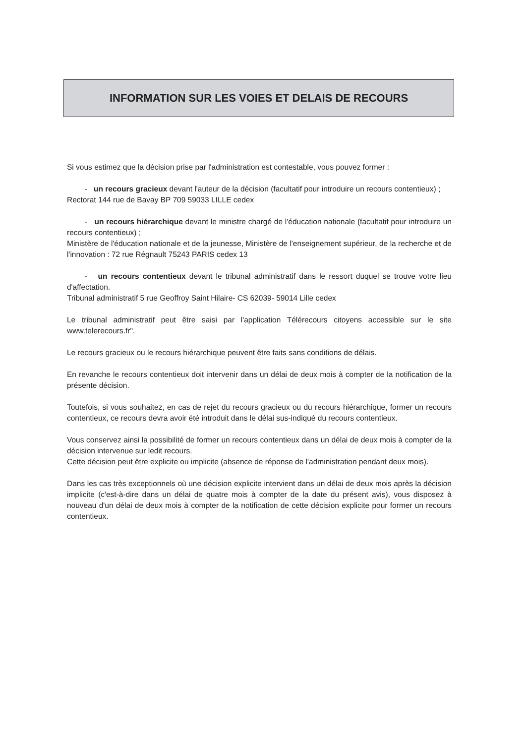INFORMATION SUR LES VOIES ET DELAIS DE RECOURS
Si vous estimez que la décision prise par l'administration est contestable, vous pouvez former :
- un recours gracieux devant l'auteur de la décision (facultatif pour introduire un recours contentieux) ;
Rectorat 144 rue de Bavay BP 709 59033 LILLE cedex
- un recours hiérarchique devant le ministre chargé de l'éducation nationale (facultatif pour introduire un recours contentieux) ;
Ministère de l'éducation nationale et de la jeunesse, Ministère de l'enseignement supérieur, de la recherche et de l'innovation : 72 rue Régnault 75243 PARIS cedex 13
- un recours contentieux devant le tribunal administratif dans le ressort duquel se trouve votre lieu d'affectation.
Tribunal administratif 5 rue Geoffroy Saint Hilaire- CS 62039- 59014 Lille cedex
Le tribunal administratif peut être saisi par l'application Télérecours citoyens accessible sur le site www.telerecours.fr".
Le recours gracieux ou le recours hiérarchique peuvent être faits sans conditions de délais.
En revanche le recours contentieux doit intervenir dans un délai de deux mois à compter de la notification de la présente décision.
Toutefois, si vous souhaitez, en cas de rejet du recours gracieux ou du recours hiérarchique, former un recours contentieux, ce recours devra avoir été introduit dans le délai sus-indiqué du recours contentieux.
Vous conservez ainsi la possibilité de former un recours contentieux dans un délai de deux mois à compter de la décision intervenue sur ledit recours.
Cette décision peut être explicite ou implicite (absence de réponse de l'administration pendant deux mois).
Dans les cas très exceptionnels où une décision explicite intervient dans un délai de deux mois après la décision implicite (c'est-à-dire dans un délai de quatre mois à compter de la date du présent avis), vous disposez à nouveau d'un délai de deux mois à compter de la notification de cette décision explicite pour former un recours contentieux.